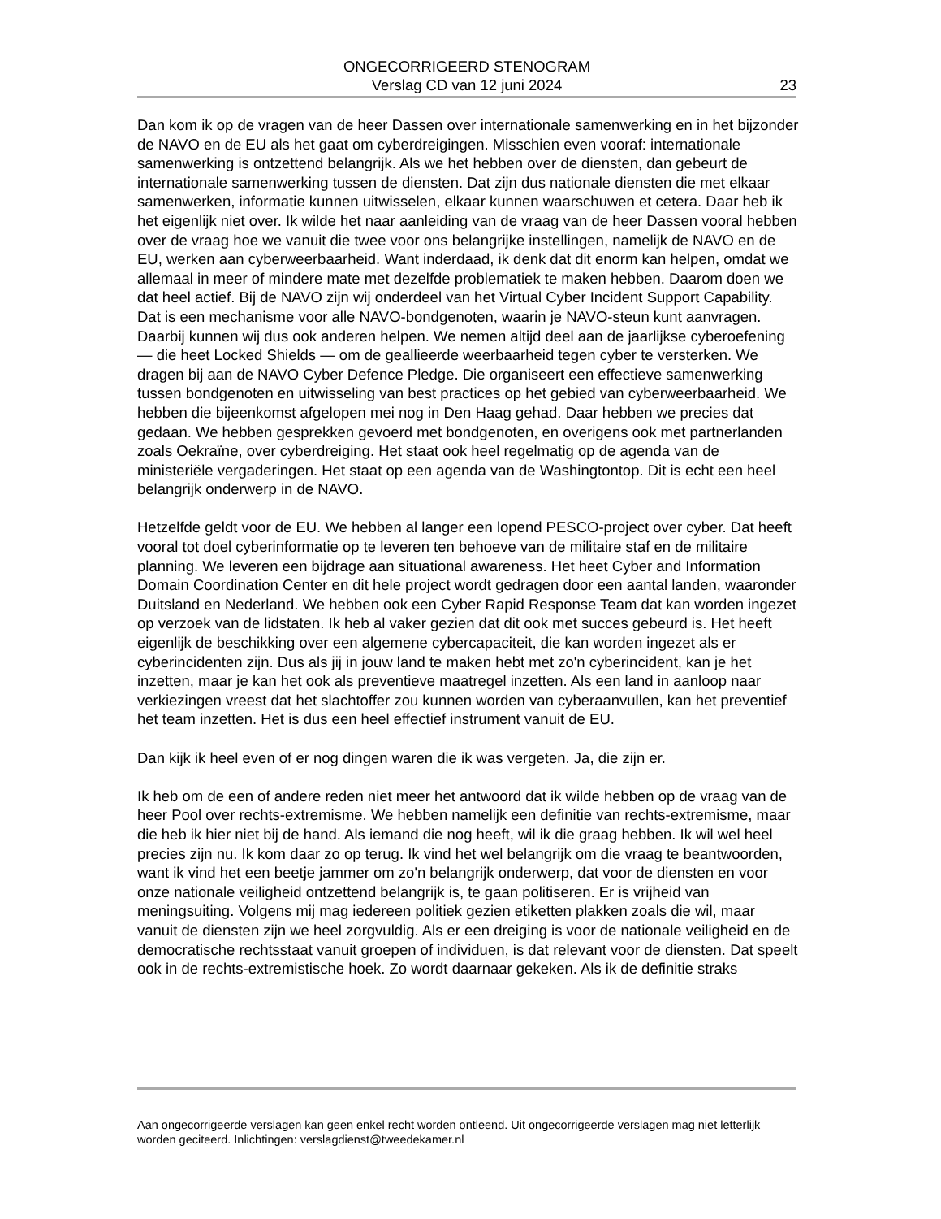ONGECORRIGEERD STENOGRAM
Verslag CD van 12 juni 2024
23
Dan kom ik op de vragen van de heer Dassen over internationale samenwerking en in het bijzonder de NAVO en de EU als het gaat om cyberdreigingen. Misschien even vooraf: internationale samenwerking is ontzettend belangrijk. Als we het hebben over de diensten, dan gebeurt de internationale samenwerking tussen de diensten. Dat zijn dus nationale diensten die met elkaar samenwerken, informatie kunnen uitwisselen, elkaar kunnen waarschuwen et cetera. Daar heb ik het eigenlijk niet over. Ik wilde het naar aanleiding van de vraag van de heer Dassen vooral hebben over de vraag hoe we vanuit die twee voor ons belangrijke instellingen, namelijk de NAVO en de EU, werken aan cyberweerbaarheid. Want inderdaad, ik denk dat dit enorm kan helpen, omdat we allemaal in meer of mindere mate met dezelfde problematiek te maken hebben. Daarom doen we dat heel actief. Bij de NAVO zijn wij onderdeel van het Virtual Cyber Incident Support Capability. Dat is een mechanisme voor alle NAVO-bondgenoten, waarin je NAVO-steun kunt aanvragen. Daarbij kunnen wij dus ook anderen helpen. We nemen altijd deel aan de jaarlijkse cyberoefening — die heet Locked Shields — om de geallieerde weerbaarheid tegen cyber te versterken. We dragen bij aan de NAVO Cyber Defence Pledge. Die organiseert een effectieve samenwerking tussen bondgenoten en uitwisseling van best practices op het gebied van cyberweerbaarheid. We hebben die bijeenkomst afgelopen mei nog in Den Haag gehad. Daar hebben we precies dat gedaan. We hebben gesprekken gevoerd met bondgenoten, en overigens ook met partnerlanden zoals Oekraïne, over cyberdreiging. Het staat ook heel regelmatig op de agenda van de ministeriële vergaderingen. Het staat op een agenda van de Washingtontop. Dit is echt een heel belangrijk onderwerp in de NAVO.
Hetzelfde geldt voor de EU. We hebben al langer een lopend PESCO-project over cyber. Dat heeft vooral tot doel cyberinformatie op te leveren ten behoeve van de militaire staf en de militaire planning. We leveren een bijdrage aan situational awareness. Het heet Cyber and Information Domain Coordination Center en dit hele project wordt gedragen door een aantal landen, waaronder Duitsland en Nederland. We hebben ook een Cyber Rapid Response Team dat kan worden ingezet op verzoek van de lidstaten. Ik heb al vaker gezien dat dit ook met succes gebeurd is. Het heeft eigenlijk de beschikking over een algemene cybercapaciteit, die kan worden ingezet als er cyberincidenten zijn. Dus als jij in jouw land te maken hebt met zo'n cyberincident, kan je het inzetten, maar je kan het ook als preventieve maatregel inzetten. Als een land in aanloop naar verkiezingen vreest dat het slachtoffer zou kunnen worden van cyberaanvullen, kan het preventief het team inzetten. Het is dus een heel effectief instrument vanuit de EU.
Dan kijk ik heel even of er nog dingen waren die ik was vergeten. Ja, die zijn er.
Ik heb om de een of andere reden niet meer het antwoord dat ik wilde hebben op de vraag van de heer Pool over rechts-extremisme. We hebben namelijk een definitie van rechts-extremisme, maar die heb ik hier niet bij de hand. Als iemand die nog heeft, wil ik die graag hebben. Ik wil wel heel precies zijn nu. Ik kom daar zo op terug. Ik vind het wel belangrijk om die vraag te beantwoorden, want ik vind het een beetje jammer om zo'n belangrijk onderwerp, dat voor de diensten en voor onze nationale veiligheid ontzettend belangrijk is, te gaan politiseren. Er is vrijheid van meningsuiting. Volgens mij mag iedereen politiek gezien etiketten plakken zoals die wil, maar vanuit de diensten zijn we heel zorgvuldig. Als er een dreiging is voor de nationale veiligheid en de democratische rechtsstaat vanuit groepen of individuen, is dat relevant voor de diensten. Dat speelt ook in de rechts-extremistische hoek. Zo wordt daarnaar gekeken. Als ik de definitie straks
Aan ongecorrigeerde verslagen kan geen enkel recht worden ontleend. Uit ongecorrigeerde verslagen mag niet letterlijk worden geciteerd. Inlichtingen: verslagdienst@tweedekamer.nl